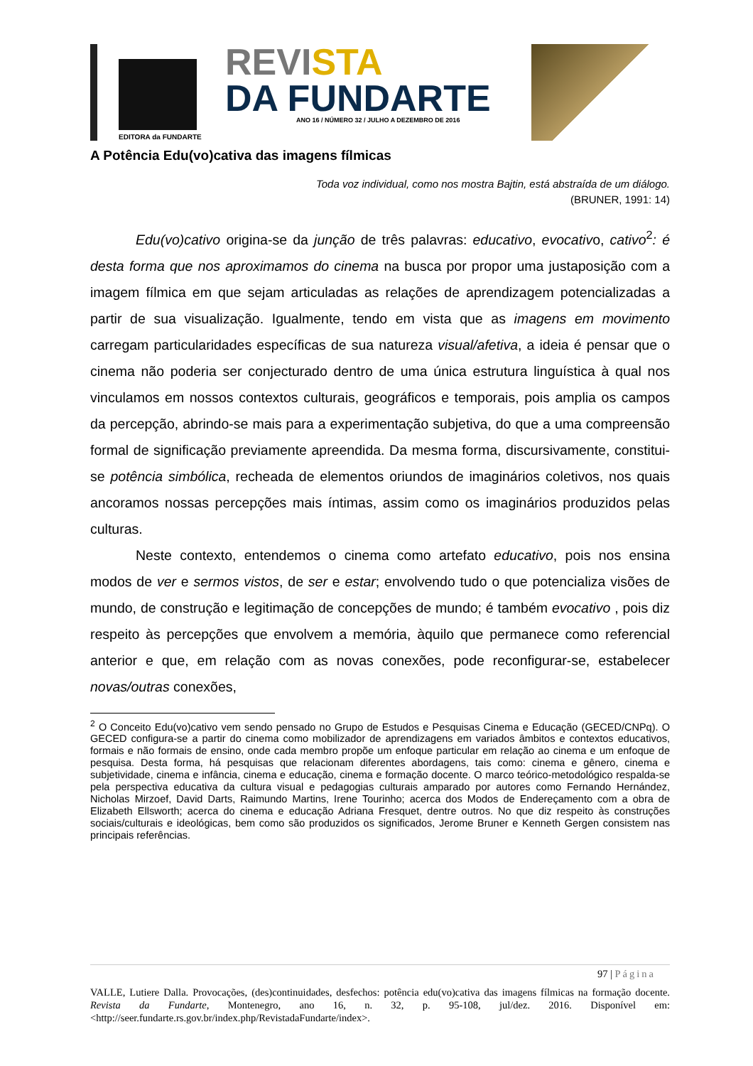EDITORA da FUNDARTE
REVISTA
DA FUNDARTE
ANO 16 / NÚMERO 32 / JULHO A DEZEMBRO DE 2016
A Potência Edu(vo)cativa das imagens fílmicas
Toda voz individual, como nos mostra Bajtin, está abstraída de um diálogo.
(BRUNER, 1991: 14)
Edu(vo)cativo origina-se da junção de três palavras: educativo, evocativo, cativo<sup>2</sup>: é desta forma que nos aproximamos do cinema na busca por propor uma justaposição com a imagem fílmica em que sejam articuladas as relações de aprendizagem potencializadas a partir de sua visualização. Igualmente, tendo em vista que as imagens em movimento carregam particularidades específicas de sua natureza visual/afetiva, a ideia é pensar que o cinema não poderia ser conjecturado dentro de uma única estrutura linguística à qual nos vinculamos em nossos contextos culturais, geográficos e temporais, pois amplia os campos da percepção, abrindo-se mais para a experimentação subjetiva, do que a uma compreensão formal de significação previamente apreendida. Da mesma forma, discursivamente, constitui-se potência simbólica, recheada de elementos oriundos de imaginários coletivos, nos quais ancoramos nossas percepções mais íntimas, assim como os imaginários produzidos pelas culturas.
Neste contexto, entendemos o cinema como artefato educativo, pois nos ensina modos de ver e sermos vistos, de ser e estar; envolvendo tudo o que potencializa visões de mundo, de construção e legitimação de concepções de mundo; é também evocativo , pois diz respeito às percepções que envolvem a memória, àquilo que permanece como referencial anterior e que, em relação com as novas conexões, pode reconfigurar-se, estabelecer novas/outras conexões,
<sup>2</sup> O Conceito Edu(vo)cativo vem sendo pensado no Grupo de Estudos e Pesquisas Cinema e Educação (GECED/CNPq). O GECED configura-se a partir do cinema como mobilizador de aprendizagens em variados âmbitos e contextos educativos, formais e não formais de ensino, onde cada membro propõe um enfoque particular em relação ao cinema e um enfoque de pesquisa. Desta forma, há pesquisas que relacionam diferentes abordagens, tais como: cinema e gênero, cinema e subjetividade, cinema e infância, cinema e educação, cinema e formação docente. O marco teórico-metodológico respalda-se pela perspectiva educativa da cultura visual e pedagogias culturais amparado por autores como Fernando Hernández, Nicholas Mirzoef, David Darts, Raimundo Martins, Irene Tourinho; acerca dos Modos de Endereçamento com a obra de Elizabeth Ellsworth; acerca do cinema e educação Adriana Fresquet, dentre outros. No que diz respeito às construções sociais/culturais e ideológicas, bem como são produzidos os significados, Jerome Bruner e Kenneth Gergen consistem nas principais referências.
97 | Página
VALLE, Lutiere Dalla. Provocações, (des)continuidades, desfechos: potência edu(vo)cativa das imagens fílmicas na formação docente. Revista da Fundarte, Montenegro, ano 16, n. 32, p. 95-108, jul/dez. 2016. Disponível em: <http://seer.fundarte.rs.gov.br/index.php/RevistadaFundarte/index>.